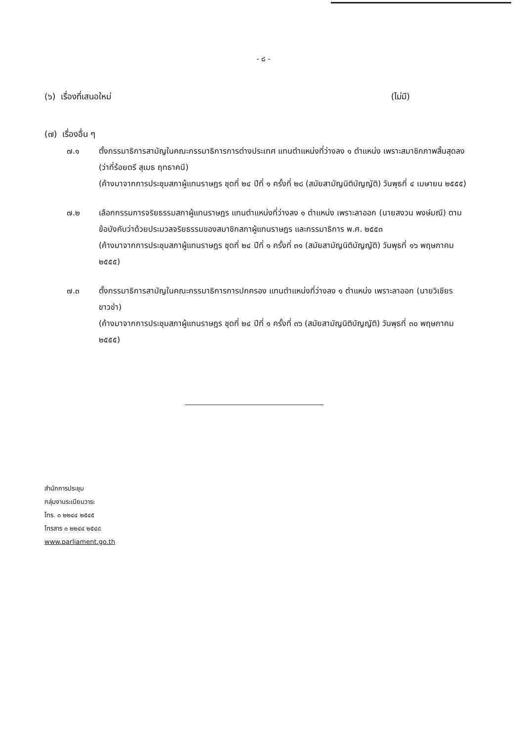- ๘ -
(๖) เรื่องที่เสนอใหม่ (ไม่มี)
(๗) เรื่องอื่น ๆ
๗.๑ ตั้งกรรมาธิการสามัญในคณะกรรมาธิการการต่างประเทศ แทนตำแหน่งที่ว่างลง ๑ ตำแหน่ง เพราะสมาชิกภาพสิ้นสุดลง (ว่าที่ร้อยตรี สุเมธ ฤทธาคนี)
(ค้างมาจากการประชุมสภาผู้แทนราษฎร ชุดที่ ๒๔ ปีที่ ๑ ครั้งที่ ๒๘ (สมัยสามัญนิติบัญญัติ) วันพุธที่ ๔ เมษายน ๒๕๕๕)
๗.๒ เลือกกรรมการจริยธรรมสภาผู้แทนราษฎร แทนตำแหน่งที่ว่างลง ๑ ตำแหน่ง เพราะลาออก (นายสงวน พงษ์มณี) ตามข้อบังคับว่าด้วยประมวลจริยธรรมของสมาชิกสภาผู้แทนราษฎร และกรรมาธิการ พ.ศ. ๒๕๕๓
(ค้างมาจากการประชุมสภาผู้แทนราษฎร ชุดที่ ๒๔ ปีที่ ๑ ครั้งที่ ๓๑ (สมัยสามัญนิติบัญญัติ) วันพุธที่ ๑๖ พฤษภาคม ๒๕๕๕)
๗.๓ ตั้งกรรมาธิการสามัญในคณะกรรมาธิการการปกครอง แทนตำแหน่งที่ว่างลง ๑ ตำแหน่ง เพราะลาออก (นายวิเชียร ขาวขำ)
(ค้างมาจากการประชุมสภาผู้แทนราษฎร ชุดที่ ๒๔ ปีที่ ๑ ครั้งที่ ๓๖ (สมัยสามัญนิติบัญญัติ) วันพุธที่ ๓๐ พฤษภาคม ๒๕๕๕)
สำนักการประชุม
กลุ่มงานระเบียบวาระ
โทร. ๐ ๒๒๔๔ ๒๕๔๕
โทรสาร ๐ ๒๒๔๔ ๒๕๔๘
www.parliament.go.th